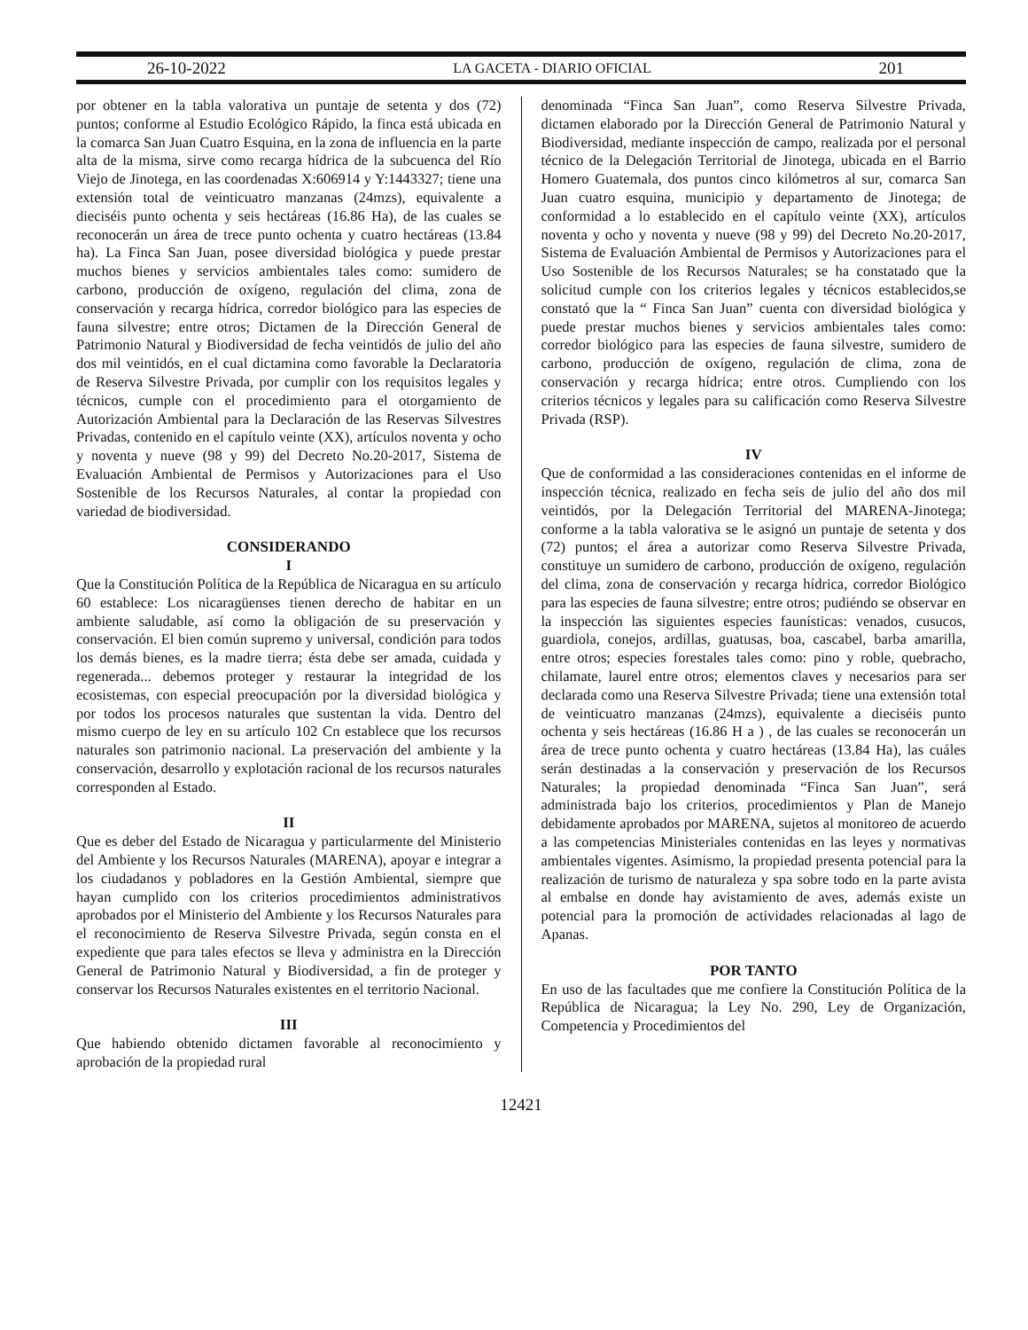26-10-2022 LA GACETA - DIARIO OFICIAL 201
por obtener en la tabla valorativa un puntaje de setenta y dos (72) puntos; conforme al Estudio Ecológico Rápido, la finca está ubicada en la comarca San Juan Cuatro Esquina, en la zona de influencia en la parte alta de la misma, sirve como recarga hídrica de la subcuenca del Río Viejo de Jinotega, en las coordenadas X:606914 y Y:1443327; tiene una extensión total de veinticuatro manzanas (24mzs), equivalente a dieciséis punto ochenta y seis hectáreas (16.86 Ha), de las cuales se reconocerán un área de trece punto ochenta y cuatro hectáreas (13.84 ha). La Finca San Juan, posee diversidad biológica y puede prestar muchos bienes y servicios ambientales tales como: sumidero de carbono, producción de oxígeno, regulación del clima, zona de conservación y recarga hídrica, corredor biológico para las especies de fauna silvestre; entre otros; Dictamen de la Dirección General de Patrimonio Natural y Biodiversidad de fecha veintidós de julio del año dos mil veintidós, en el cual dictamina como favorable la Declaratoria de Reserva Silvestre Privada, por cumplir con los requisitos legales y técnicos, cumple con el procedimiento para el otorgamiento de Autorización Ambiental para la Declaración de las Reservas Silvestres Privadas, contenido en el capítulo veinte (XX), artículos noventa y ocho y noventa y nueve (98 y 99) del Decreto No.20-2017, Sistema de Evaluación Ambiental de Permisos y Autorizaciones para el Uso Sostenible de los Recursos Naturales, al contar la propiedad con variedad de biodiversidad.
CONSIDERANDO
I
Que la Constitución Política de la República de Nicaragua en su artículo 60 establece: Los nicaragüenses tienen derecho de habitar en un ambiente saludable, así como la obligación de su preservación y conservación. El bien común supremo y universal, condición para todos los demás bienes, es la madre tierra; ésta debe ser amada, cuidada y regenerada... debemos proteger y restaurar la integridad de los ecosistemas, con especial preocupación por la diversidad biológica y por todos los procesos naturales que sustentan la vida. Dentro del mismo cuerpo de ley en su artículo 102 Cn establece que los recursos naturales son patrimonio nacional. La preservación del ambiente y la conservación, desarrollo y explotación racional de los recursos naturales corresponden al Estado.
II
Que es deber del Estado de Nicaragua y particularmente del Ministerio del Ambiente y los Recursos Naturales (MARENA), apoyar e integrar a los ciudadanos y pobladores en la Gestión Ambiental, siempre que hayan cumplido con los criterios procedimientos administrativos aprobados por el Ministerio del Ambiente y los Recursos Naturales para el reconocimiento de Reserva Silvestre Privada, según consta en el expediente que para tales efectos se lleva y administra en la Dirección General de Patrimonio Natural y Biodiversidad, a fin de proteger y conservar los Recursos Naturales existentes en el territorio Nacional.
III
Que habiendo obtenido dictamen favorable al reconocimiento y aprobación de la propiedad rural
denominada “Finca San Juan”, como Reserva Silvestre Privada, dictamen elaborado por la Dirección General de Patrimonio Natural y Biodiversidad, mediante inspección de campo, realizada por el personal técnico de la Delegación Territorial de Jinotega, ubicada en el Barrio Homero Guatemala, dos puntos cinco kilómetros al sur, comarca San Juan cuatro esquina, municipio y departamento de Jinotega; de conformidad a lo establecido en el capítulo veinte (XX), artículos noventa y ocho y noventa y nueve (98 y 99) del Decreto No.20-2017, Sistema de Evaluación Ambiental de Permisos y Autorizaciones para el Uso Sostenible de los Recursos Naturales; se ha constatado que la solicitud cumple con los criterios legales y técnicos establecidos,se constató que la “ Finca San Juan” cuenta con diversidad biológica y puede prestar muchos bienes y servicios ambientales tales como: corredor biológico para las especies de fauna silvestre, sumidero de carbono, producción de oxígeno, regulación de clima, zona de conservación y recarga hídrica; entre otros. Cumpliendo con los criterios técnicos y legales para su calificación como Reserva Silvestre Privada (RSP).
IV
Que de conformidad a las consideraciones contenidas en el informe de inspección técnica, realizado en fecha seis de julio del año dos mil veintidós, por la Delegación Territorial del MARENA-Jinotega; conforme a la tabla valorativa se le asignó un puntaje de setenta y dos (72) puntos; el área a autorizar como Reserva Silvestre Privada, constituye un sumidero de carbono, producción de oxígeno, regulación del clima, zona de conservación y recarga hídrica, corredor Biológico para las especies de fauna silvestre; entre otros; pudiéndo se observar en la inspección las siguientes especies faunísticas: venados, cusucos, guardiola, conejos, ardillas, guatusas, boa, cascabel, barba amarilla, entre otros; especies forestales tales como: pino y roble, quebracho, chilamate, laurel entre otros; elementos claves y necesarios para ser declarada como una Reserva Silvestre Privada; tiene una extensión total de veinticuatro manzanas (24mzs), equivalente a dieciséis punto ochenta y seis hectáreas (16.86 H a ) , de las cuales se reconocerán un área de trece punto ochenta y cuatro hectáreas (13.84 Ha), las cuáles serán destinadas a la conservación y preservación de los Recursos Naturales; la propiedad denominada “Finca San Juan”, será administrada bajo los criterios, procedimientos y Plan de Manejo debidamente aprobados por MARENA, sujetos al monitoreo de acuerdo a las competencias Ministeriales contenidas en las leyes y normativas ambientales vigentes. Asimismo, la propiedad presenta potencial para la realización de turismo de naturaleza y spa sobre todo en la parte avista al embalse en donde hay avistamiento de aves, además existe un potencial para la promoción de actividades relacionadas al lago de Apanas.
POR TANTO
En uso de las facultades que me confiere la Constitución Política de la República de Nicaragua; la Ley No. 290, Ley de Organización, Competencia y Procedimientos del
12421